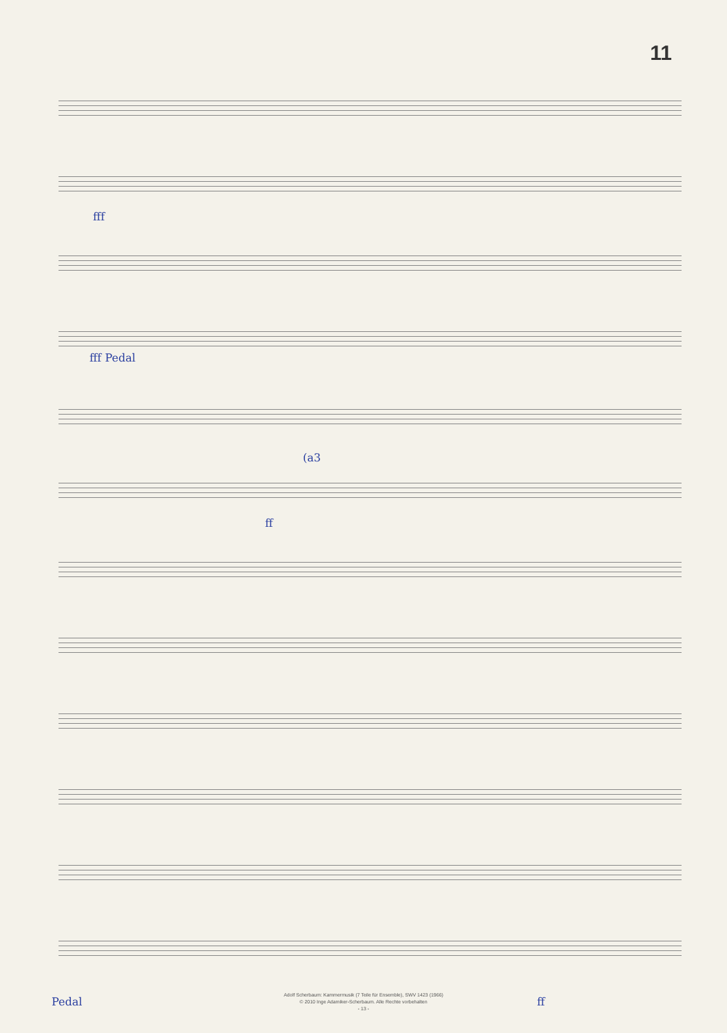11
fff
fff Pedal
(a3
ff
Pedal ff
Adolf Scherbaum: Kammermusik (7 Teile für Ensemble), SWV 1423 (1966)
© 2010 Inge Adamiker-Scherbaum. Alle Rechte vorbehalten
- 13 -